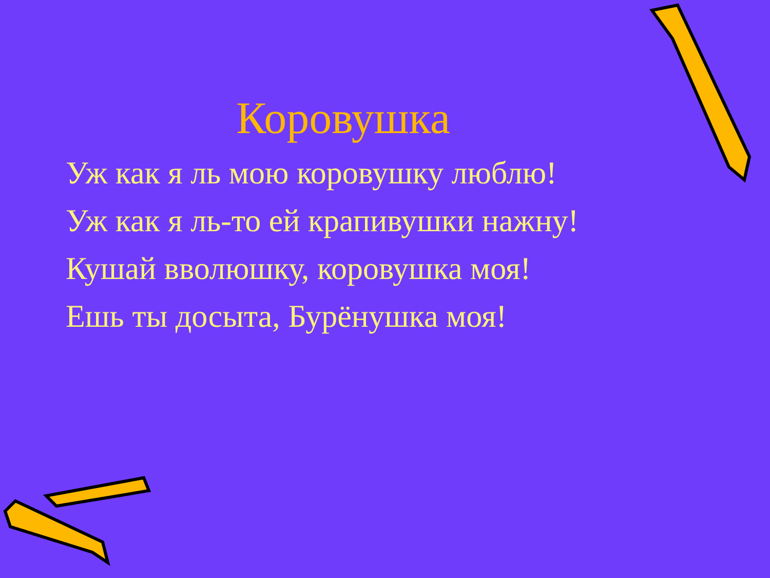Коровушка
Уж как я ль мою коровушку люблю!
Уж как я ль-то ей крапивушки нажну!
Кушай вволюшку, коровушка моя!
Ешь ты досыта, Бурёнушка моя!